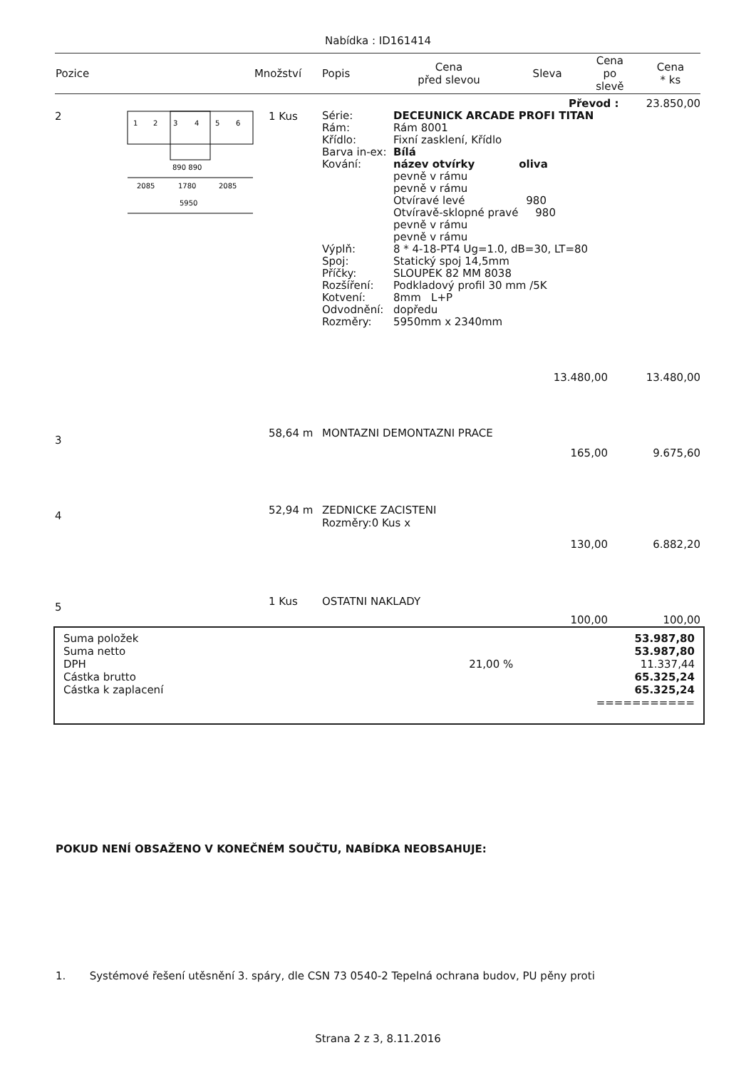Nabídka : ID161414
| Pozice | Množství | Popis | Cena před slevou | Sleva | Cena po slevě | Cena * ks |
| --- | --- | --- | --- | --- | --- | --- |
| Převod : 23.850,00 | | | | |
| 2 | 1 2 3 4 5 6 890 890 2085 1780 2085 5950 | 1 Kus | / Série: Rám: Křídlo: Barva in-ex: Kování: Výplň: Spoj: Příčky: Rozšíření: Kotvení: Odvodnění: Rozměry: / DECEUNICK ARCADE PROFI TITAN Rám 8001 Fixní zasklení, Křídlo Bílá název otvírky oliva pevně v rámu pevně v rámu Otvíravé levé 980 Otvíravě-sklopné pravé 980 pevně v rámu pevně v rámu 8 * 4-18-PT4 Ug=1.0, dB=30, LT=80 Statický spoj 14,5mm SLOUPEK 82 MM 8038 Podkladový profil 30 mm /5K 8mm L+P dopředu 5950mm x 2340mm / | |
| | | | 13.480,00 | 13.480,00 |
| 3 | 58,64 m | MONTAZNI DEMONTAZNI PRACE | | |
| | | | 165,00 | 9.675,60 |
| 4 | 52,94 m | ZEDNICKE ZACISTENI Rozměry:0 Kus x | | |
| | | | 130,00 | 6.882,20 |
| 5 | 1 Kus | OSTATNI NAKLADY | | |
| | | | 100,00 | 100,00 |
| Suma položek | | 53.987,80 |
| Suma netto | | 53.987,80 |
| DPH | 21,00 % | 11.337,44 |
| Cástka brutto | | 65.325,24 |
| Cástka k zaplacení | | 65.325,24 =========== |
POKUD NENÍ OBSAŽENO V KONEČNÉM SOUČTU, NABÍDKA NEOBSAHUJE:
1. Systémové řešení utěsnění 3. spáry, dle CSN 73 0540-2 Tepelná ochrana budov, PU pěny proti
Strana 2 z 3, 8.11.2016